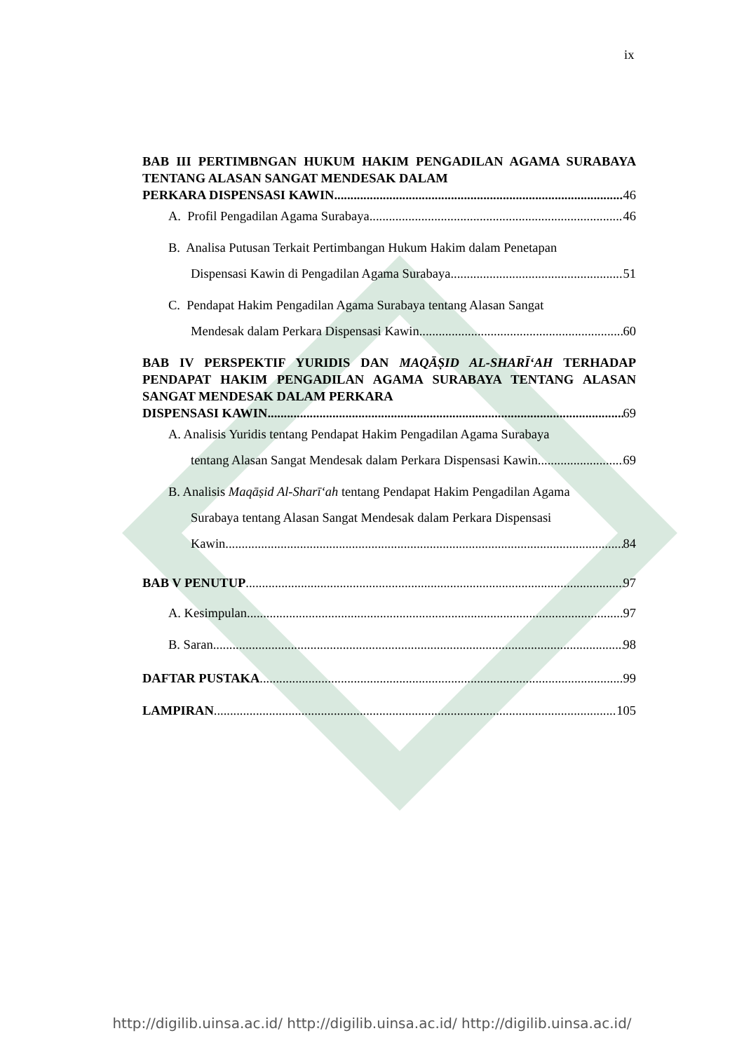ix
BAB III PERTIMBNGAN HUKUM HAKIM PENGADILAN AGAMA SURABAYA TENTANG ALASAN SANGAT MENDESAK DALAM
PERKARA DISPENSASI KAWIN 46
A. Profil Pengadilan Agama Surabaya 46
B. Analisa Putusan Terkait Pertimbangan Hukum Hakim dalam Penetapan
Dispensasi Kawin di Pengadilan Agama Surabaya 51
C. Pendapat Hakim Pengadilan Agama Surabaya tentang Alasan Sangat
Mendesak dalam Perkara Dispensasi Kawin 60
BAB IV PERSPEKTIF YURIDIS DAN MAQĀṢID AL-SHARĪ‘AH TERHADAP PENDAPAT HAKIM PENGADILAN AGAMA SURABAYA TENTANG ALASAN SANGAT MENDESAK DALAM PERKARA
DISPENSASI KAWIN 69
A. Analisis Yuridis tentang Pendapat Hakim Pengadilan Agama Surabaya
tentang Alasan Sangat Mendesak dalam Perkara Dispensasi Kawin 69
B. Analisis Maqāṣid Al-Sharī‘ah tentang Pendapat Hakim Pengadilan Agama
Surabaya tentang Alasan Sangat Mendesak dalam Perkara Dispensasi
Kawin 84
BAB V PENUTUP 97
A. Kesimpulan 97
B. Saran 98
DAFTAR PUSTAKA 99
LAMPIRAN 105
http://digilib.uinsa.ac.id/ http://digilib.uinsa.ac.id/ http://digilib.uinsa.ac.id/